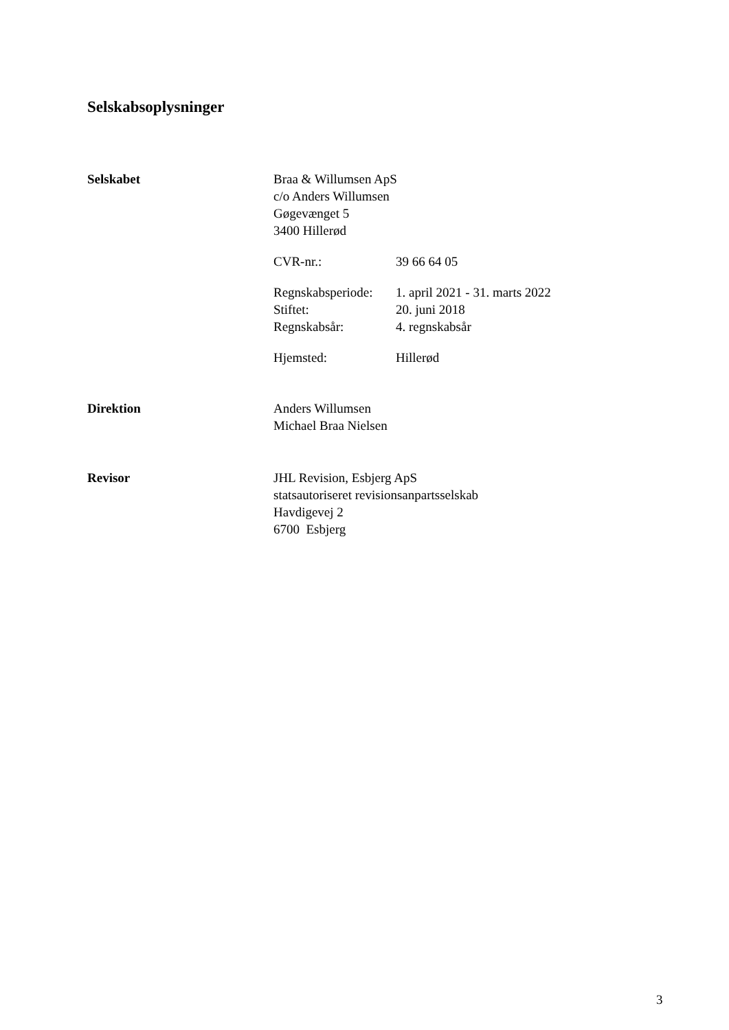Selskabsoplysninger
Selskabet Braa & Willumsen ApS
c/o Anders Willumsen
Gøgevænget 5
3400 Hillerød
CVR-nr.: 39 66 64 05
Regnskabsperiode: 1. april 2021 - 31. marts 2022
Stiftet: 20. juni 2018
Regnskabsår: 4. regnskabsår
Hjemsted: Hillerød
Direktion Anders Willumsen
Michael Braa Nielsen
Revisor JHL Revision, Esbjerg ApS
statsautoriseret revisionsanpartsselskab
Havdigevej 2
6700 Esbjerg
3